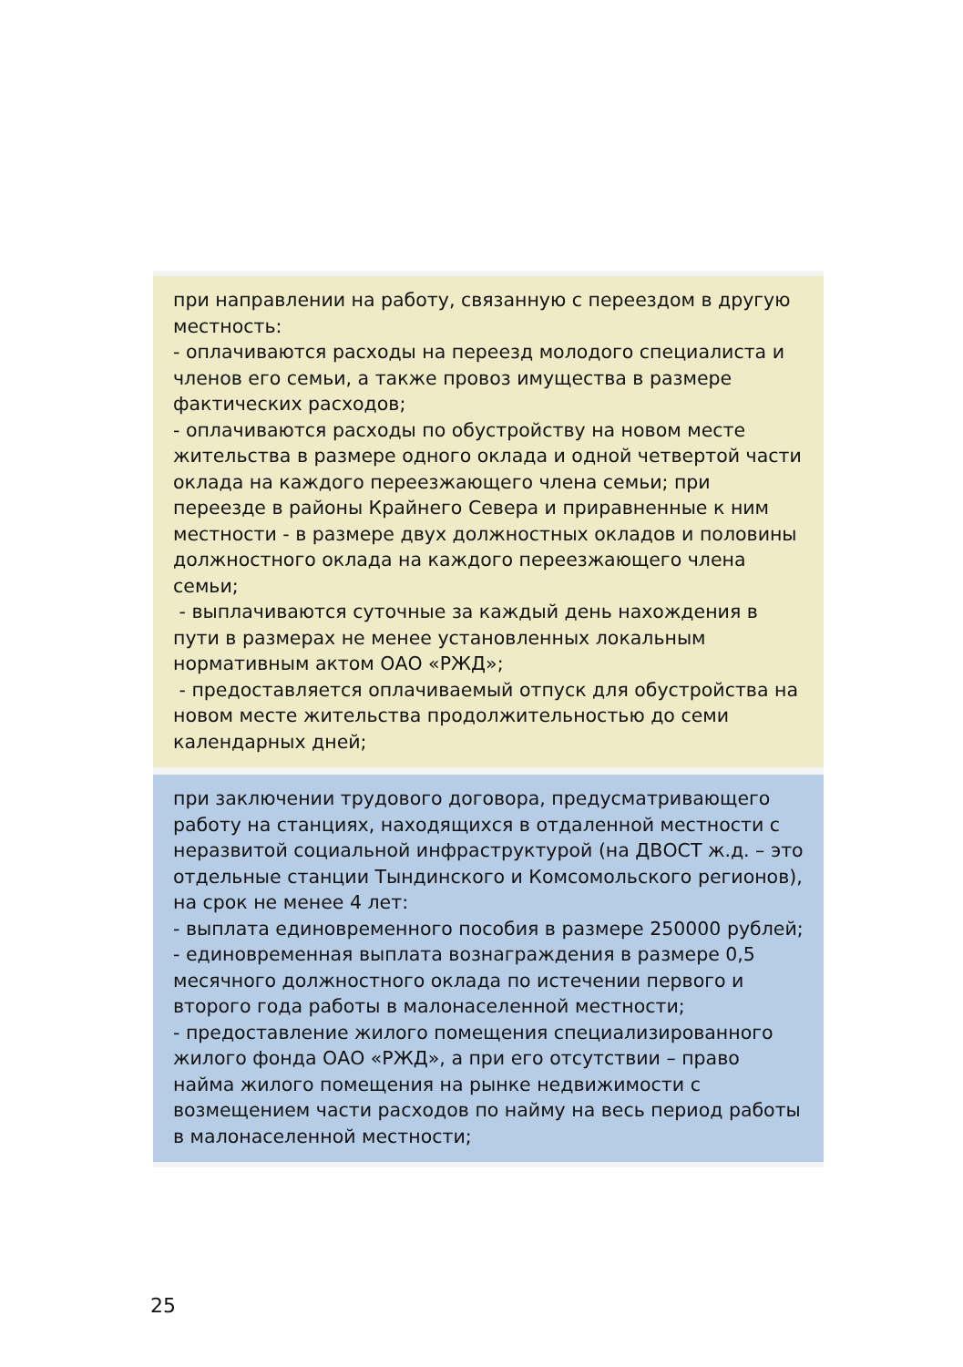при направлении на работу, связанную с переездом в другую местность:
- оплачиваются расходы на переезд молодого специалиста и членов его семьи, а также провоз имущества в размере фактических расходов;
- оплачиваются расходы по обустройству на новом месте жительства в размере одного оклада и одной четвертой части оклада на каждого переезжающего члена семьи; при переезде в районы Крайнего Севера и приравненные к ним местности - в размере двух должностных окладов и половины должностного оклада на каждого переезжающего члена семьи;
- выплачиваются суточные за каждый день нахождения в пути в размерах не менее установленных локальным нормативным актом ОАО «РЖД»;
- предоставляется оплачиваемый отпуск для обустройства на новом месте жительства продолжительностью до семи календарных дней;
при заключении трудового договора, предусматривающего работу на станциях, находящихся в отдаленной местности с неразвитой социальной инфраструктурой (на ДВОСТ ж.д. – это отдельные станции Тындинского и Комсомольского регионов), на срок не менее 4 лет:
- выплата единовременного пособия в размере 250000 рублей;
- единовременная выплата вознаграждения в размере 0,5 месячного должностного оклада по истечении первого и второго года работы в малонаселенной местности;
- предоставление жилого помещения специализированного жилого фонда ОАО «РЖД», а при его отсутствии – право найма жилого помещения на рынке недвижимости с возмещением части расходов по найму на весь период работы в малонаселенной местности;
25